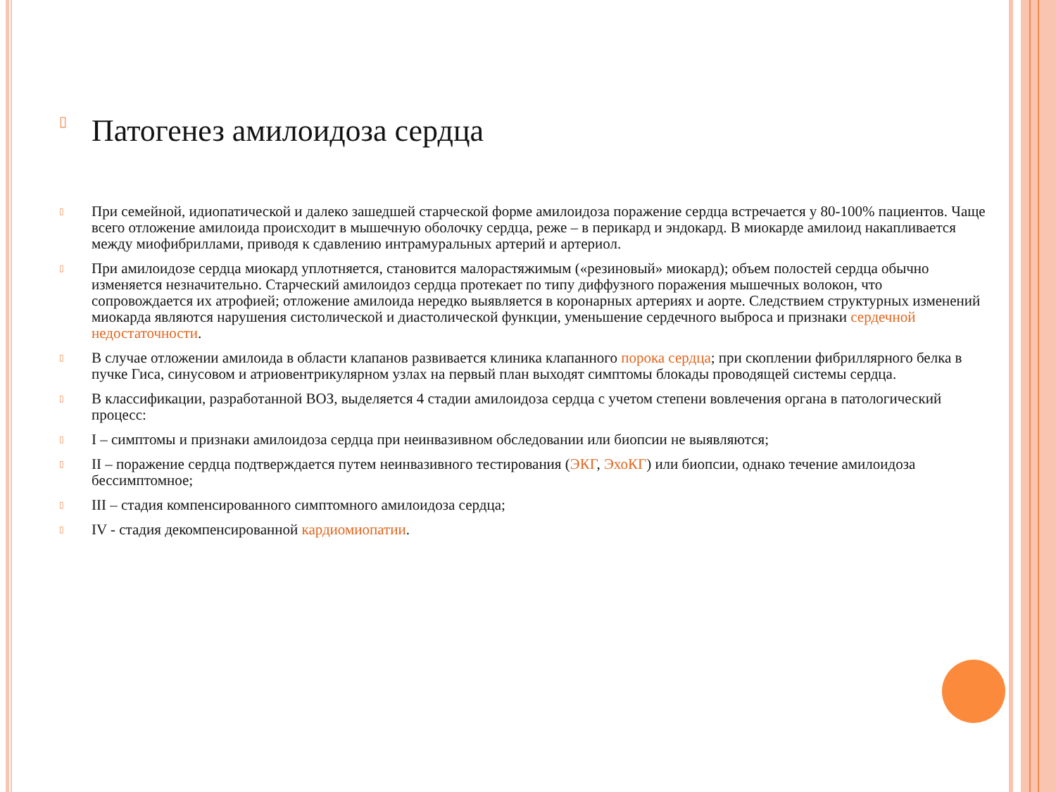▯ Патогенез амилоидоза сердца
▯ При семейной, идиопатической и далеко зашедшей старческой форме амилоидоза поражение сердца встречается у 80-100% пациентов. Чаще всего отложение амилоида происходит в мышечную оболочку сердца, реже – в перикард и эндокард. В миокарде амилоид накапливается между миофибриллами, приводя к сдавлению интрамуральных артерий и артериол.
▯ При амилоидозе сердца миокард уплотняется, становится малорастяжимым («резиновый» миокард); объем полостей сердца обычно изменяется незначительно. Старческий амилоидоз сердца протекает по типу диффузного поражения мышечных волокон, что сопровождается их атрофией; отложение амилоида нередко выявляется в коронарных артериях и аорте. Следствием структурных изменений миокарда являются нарушения систолической и диастолической функции, уменьшение сердечного выброса и признаки сердечной недостаточности.
▯ В случае отложении амилоида в области клапанов развивается клиника клапанного порока сердца; при скоплении фибриллярного белка в пучке Гиса, синусовом и атриовентрикулярном узлах на первый план выходят симптомы блокады проводящей системы сердца.
▯ В классификации, разработанной ВОЗ, выделяется 4 стадии амилоидоза сердца с учетом степени вовлечения органа в патологический процесс:
▯ I – симптомы и признаки амилоидоза сердца при неинвазивном обследовании или биопсии не выявляются;
▯ II – поражение сердца подтверждается путем неинвазивного тестирования (ЭКГ, ЭхоКГ) или биопсии, однако течение амилоидоза бессимптомное;
▯ III – стадия компенсированного симптомного амилоидоза сердца;
▯ IV - стадия декомпенсированной кардиомиопатии.